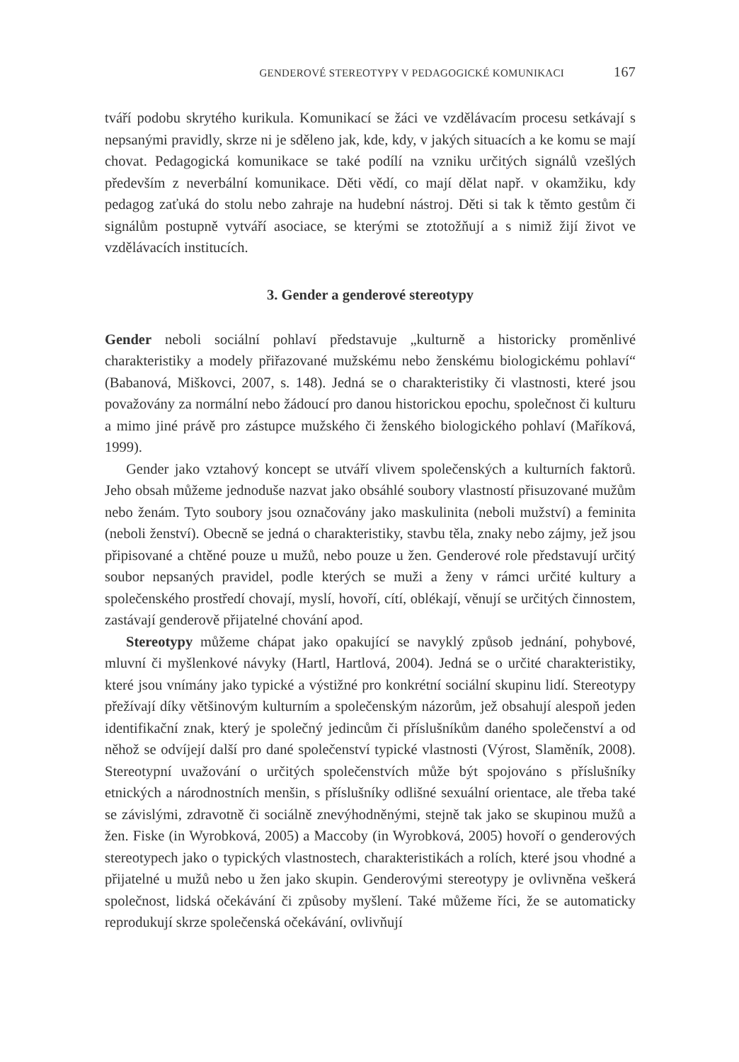GENDEROVÉ STEREOTYPY V PEDAGOGICKÉ KOMUNIKACI 167
tváří podobu skrytého kurikula. Komunikací se žáci ve vzdělávacím procesu setkávají s nepsanými pravidly, skrze ni je sděleno jak, kde, kdy, v jakých situacích a ke komu se mají chovat. Pedagogická komunikace se také podílí na vzniku určitých signálů vzešlých především z neverbální komunikace. Děti vědí, co mají dělat např. v okamžiku, kdy pedagog zaťuká do stolu nebo zahraje na hudební nástroj. Děti si tak k těmto gestům či signálům postupně vytváří asociace, se kterými se ztotožňují a s nimiž žijí život ve vzdělávacích institucích.
3. Gender a genderové stereotypy
Gender neboli sociální pohlaví představuje „kulturně a historicky proměnlivé charakteristiky a modely přiřazované mužskému nebo ženskému biologickému pohlaví“ (Babanová, Miškovci, 2007, s. 148). Jedná se o charakteristiky či vlastnosti, které jsou považovány za normální nebo žádoucí pro danou historickou epochu, společnost či kulturu a mimo jiné právě pro zástupce mužského či ženského biologického pohlaví (Maříková, 1999).
Gender jako vztahový koncept se utváří vlivem společenských a kulturních faktorů. Jeho obsah můžeme jednoduše nazvat jako obsáhlé soubory vlastností přisuzované mužům nebo ženám. Tyto soubory jsou označovány jako maskulinita (neboli mužství) a feminita (neboli ženství). Obecně se jedná o charakteristiky, stavbu těla, znaky nebo zájmy, jež jsou připisované a chtěné pouze u mužů, nebo pouze u žen. Genderové role představují určitý soubor nepsaných pravidel, podle kterých se muži a ženy v rámci určité kultury a společenského prostředí chovají, myslí, hovoří, cítí, oblékají, věnují se určitých činnostem, zastávají genderově přijatelné chování apod.
Stereotypy můžeme chápat jako opakující se navyklý způsob jednání, pohybové, mluvní či myšlenkové návyky (Hartl, Hartlová, 2004). Jedná se o určité charakteristiky, které jsou vnímány jako typické a výstižné pro konkrétní sociální skupinu lidí. Stereotypy přežívají díky většinovým kulturním a společenským názorům, jež obsahují alespoň jeden identifikační znak, který je společný jedincům či příslušníkům daného společenství a od něhož se odvíjejí další pro dané společenství typické vlastnosti (Výrost, Slaměník, 2008). Stereotypní uvažování o určitých společenstvích může být spojováno s příslušníky etnických a národnostních menšin, s příslušníky odlišné sexuální orientace, ale třeba také se závislými, zdravotně či sociálně znevýhodněnými, stejně tak jako se skupinou mužů a žen. Fiske (in Wyrobková, 2005) a Maccoby (in Wyrobková, 2005) hovoří o genderových stereotypech jako o typických vlastnostech, charakteristikách a rolích, které jsou vhodné a přijatelné u mužů nebo u žen jako skupin. Genderovými stereotypy je ovlivněna veškerá společnost, lidská očekávání či způsoby myšlení. Také můžeme říci, že se automaticky reprodukují skrze společenská očekávání, ovlivňují